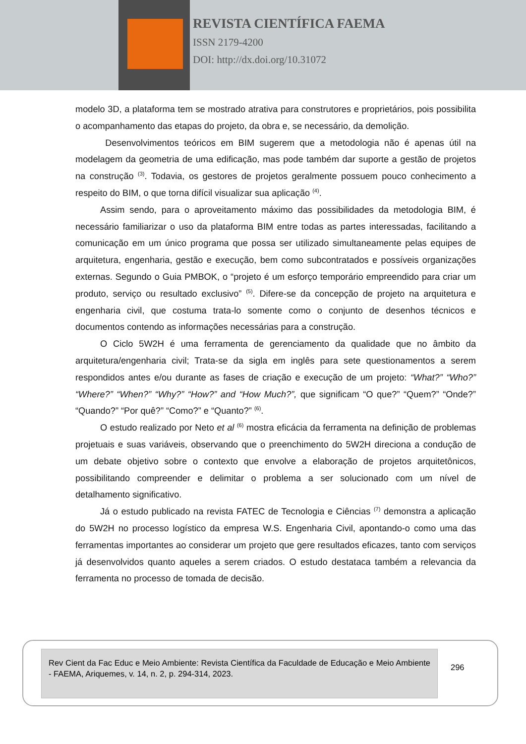REVISTA CIENTÍFICA FAEMA
ISSN 2179-4200
DOI: http://dx.doi.org/10.31072
modelo 3D, a plataforma tem se mostrado atrativa para construtores e proprietários, pois possibilita o acompanhamento das etapas do projeto, da obra e, se necessário, da demolição.
Desenvolvimentos teóricos em BIM sugerem que a metodologia não é apenas útil na modelagem da geometria de uma edificação, mas pode também dar suporte a gestão de projetos na construção <sup>(3)</sup>. Todavia, os gestores de projetos geralmente possuem pouco conhecimento a respeito do BIM, o que torna difícil visualizar sua aplicação <sup>(4)</sup>.
Assim sendo, para o aproveitamento máximo das possibilidades da metodologia BIM, é necessário familiarizar o uso da plataforma BIM entre todas as partes interessadas, facilitando a comunicação em um único programa que possa ser utilizado simultaneamente pelas equipes de arquitetura, engenharia, gestão e execução, bem como subcontratados e possíveis organizações externas. Segundo o Guia PMBOK, o “projeto é um esforço temporário empreendido para criar um produto, serviço ou resultado exclusivo” <sup>(5)</sup>. Difere-se da concepção de projeto na arquitetura e engenharia civil, que costuma trata-lo somente como o conjunto de desenhos técnicos e documentos contendo as informações necessárias para a construção.
O Ciclo 5W2H é uma ferramenta de gerenciamento da qualidade que no âmbito da arquitetura/engenharia civil; Trata-se da sigla em inglês para sete questionamentos a serem respondidos antes e/ou durante as fases de criação e execução de um projeto: “What?” “Who?” “Where?” “When?” “Why?” “How?” and “How Much?”, que significam “O que?” “Quem?” “Onde?” “Quando?” “Por quê?” “Como?” e “Quanto?” <sup>(6)</sup>.
O estudo realizado por Neto et al <sup>(6)</sup> mostra eficácia da ferramenta na definição de problemas projetuais e suas variáveis, observando que o preenchimento do 5W2H direciona a condução de um debate objetivo sobre o contexto que envolve a elaboração de projetos arquitetônicos, possibilitando compreender e delimitar o problema a ser solucionado com um nível de detalhamento significativo.
Já o estudo publicado na revista FATEC de Tecnologia e Ciências <sup>(7)</sup> demonstra a aplicação do 5W2H no processo logístico da empresa W.S. Engenharia Civil, apontando-o como uma das ferramentas importantes ao considerar um projeto que gere resultados eficazes, tanto com serviços já desenvolvidos quanto aqueles a serem criados. O estudo destataca também a relevancia da ferramenta no processo de tomada de decisão.
Rev Cient da Fac Educ e Meio Ambiente: Revista Científica da Faculdade de Educação e Meio Ambiente - FAEMA, Ariquemes, v. 14, n. 2, p. 294-314, 2023.
296